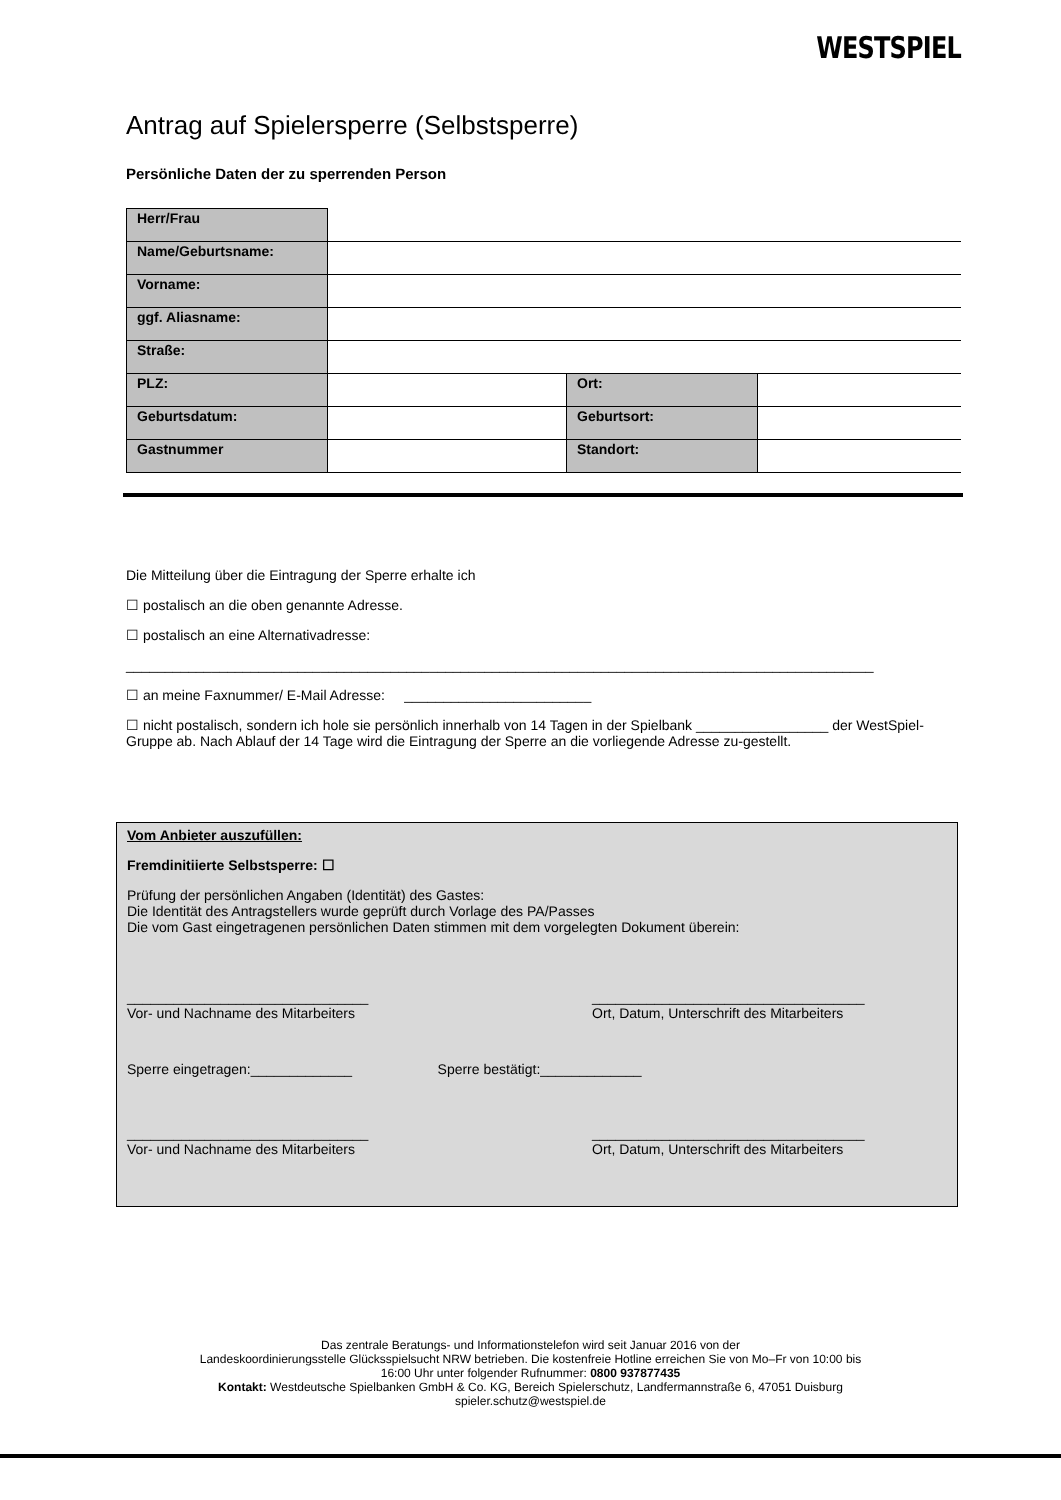WESTSPIEL
Antrag auf Spielersperre (Selbstsperre)
Persönliche Daten der zu sperrenden Person
| Herr/Frau | | | |
| Name/Geburtsname: | | | |
| Vorname: | | | |
| ggf. Aliasname: | | | |
| Straße: | | | |
| PLZ: | | Ort: | |
| Geburtsdatum: | | Geburtsort: | |
| Gastnummer | | Standort: | |
Die Mitteilung über die Eintragung der Sperre erhalte ich
☐ postalisch an die oben genannte Adresse.
☐ postalisch an eine Alternativadresse:
________________________________________________________________________________________________
☐ an meine Faxnummer/ E-Mail Adresse: ________________________
☐ nicht postalisch, sondern ich hole sie persönlich innerhalb von 14 Tagen in der Spielbank _________________ der WestSpiel-Gruppe ab. Nach Ablauf der 14 Tage wird die Eintragung der Sperre an die vorliegende Adresse zu-gestellt.
Vom Anbieter auszufüllen:
Fremdinitiierte Selbstsperre: ☐
Prüfung der persönlichen Angaben (Identität) des Gastes:
Die Identität des Antragstellers wurde geprüft durch Vorlage des PA/Passes
Die vom Gast eingetragenen persönlichen Daten stimmen mit dem vorgelegten Dokument überein:
_______________________________
Vor- und Nachname des Mitarbeiters
___________________________________
Ort, Datum, Unterschrift des Mitarbeiters
Sperre eingetragen:_____________ Sperre bestätigt:_____________
_______________________________
Vor- und Nachname des Mitarbeiters
___________________________________
Ort, Datum, Unterschrift des Mitarbeiters
Das zentrale Beratungs- und Informationstelefon wird seit Januar 2016 von der
Landeskoordinierungsstelle Glücksspielsucht NRW betrieben. Die kostenfreie Hotline erreichen Sie von Mo–Fr von 10:00 bis
16:00 Uhr unter folgender Rufnummer: 0800 937877435
Kontakt: Westdeutsche Spielbanken GmbH & Co. KG, Bereich Spielerschutz, Landfermannstraße 6, 47051 Duisburg
spieler.schutz@westspiel.de